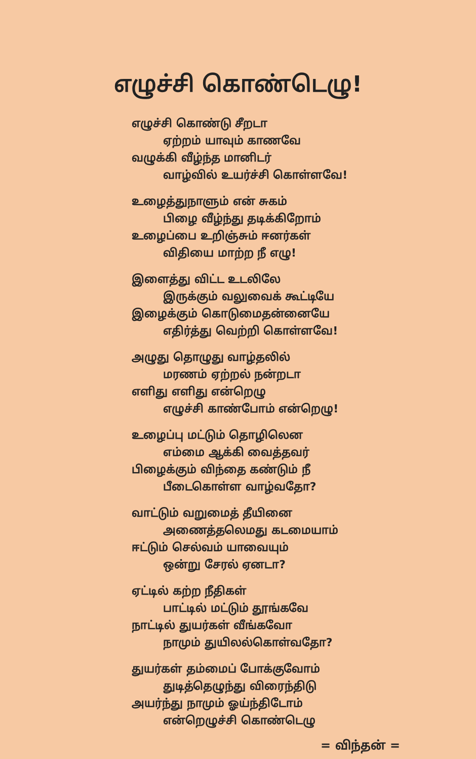எழுச்சி கொண்டெழு!
எழுச்சி கொண்டு சீறடா
ஏற்றம் யாவும் காணவே
வழுக்கி வீழ்ந்த மானிடர்
வாழ்வில் உயர்ச்சி கொள்ளவே!
உழைத்துநாளும் என் சுகம்
பிழை வீழ்ந்து தடிக்கிறோம்
உழைப்பை உறிஞ்சும் ஈனர்கள்
விதியை மாற்ற நீ எழு!
இளைத்து விட்ட உடலிலே
இருக்கும் வலுவைக் கூட்டியே
இழைக்கும் கொடுமைதன்னையே
எதிர்த்து வெற்றி கொள்ளவே!
அழுது தொழுது வாழ்தலில்
மரணம் ஏற்றல் நன்றடா
எளிது எளிது என்றெழு
எழுச்சி காண்போம் என்றெழு!
உழைப்பு மட்டும் தொழிலென
எம்மை ஆக்கி வைத்தவர்
பிழைக்கும் விந்தை கண்டும் நீ
பீடைகொள்ள வாழ்வதோ?
வாட்டும் வறுமைத் தீயினை
அணைத்தலெமது கடமையாம்
ஈட்டும் செல்வம் யாவையும்
ஒன்று சேரல் ஏனடா?
ஏட்டில் கற்ற நீதிகள்
பாட்டில் மட்டும் தூங்கவே
நாட்டில் துயர்கள் வீங்கவோ
நாமும் துயிலல்கொள்வதோ?
துயர்கள் தம்மைப் போக்குவோம்
துடித்தெழுந்து விரைந்திடு
அயர்ந்து நாமும் ஓய்ந்திடோம்
என்றெழுச்சி கொண்டெழு
= விந்தன் =